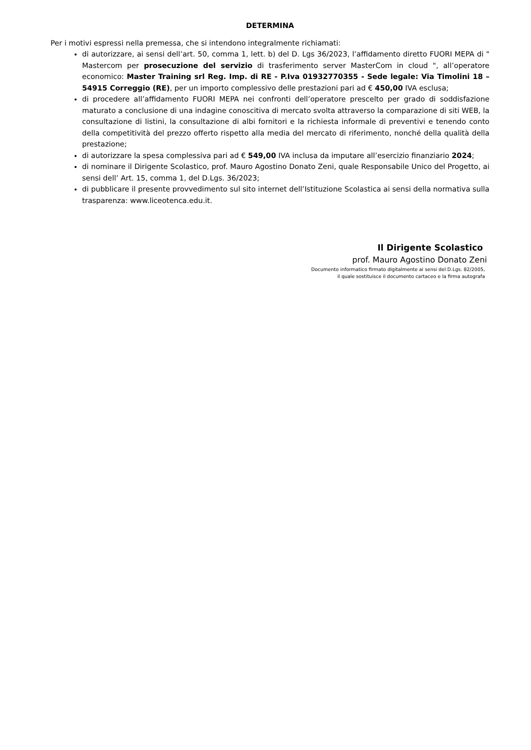DETERMINA
Per i motivi espressi nella premessa, che si intendono integralmente richiamati:
di autorizzare, ai sensi dell’art. 50, comma 1, lett. b) del D. Lgs 36/2023, l’affidamento diretto FUORI MEPA di " Mastercom per prosecuzione del servizio di trasferimento server MasterCom in cloud ", all’operatore economico: Master Training srl Reg. Imp. di RE - P.Iva 01932770355 - Sede legale: Via Timolini 18 – 54915 Correggio (RE), per un importo complessivo delle prestazioni pari ad € 450,00 IVA esclusa;
di procedere all’affidamento FUORI MEPA nei confronti dell’operatore prescelto per grado di soddisfazione maturato a conclusione di una indagine conoscitiva di mercato svolta attraverso la comparazione di siti WEB, la consultazione di listini, la consultazione di albi fornitori e la richiesta informale di preventivi e tenendo conto della competitività del prezzo offerto rispetto alla media del mercato di riferimento, nonché della qualità della prestazione;
di autorizzare la spesa complessiva pari ad € 549,00 IVA inclusa da imputare all’esercizio finanziario 2024;
di nominare il Dirigente Scolastico, prof. Mauro Agostino Donato Zeni, quale Responsabile Unico del Progetto, ai sensi dell’ Art. 15, comma 1, del D.Lgs. 36/2023;
di pubblicare il presente provvedimento sul sito internet dell’Istituzione Scolastica ai sensi della normativa sulla trasparenza: www.liceotenca.edu.it.
Il Dirigente Scolastico
prof. Mauro Agostino Donato Zeni
Documento informatico firmato digitalmente ai sensi del D.Lgs. 82/2005,
il quale sostituisce il documento cartaceo e la firma autografa